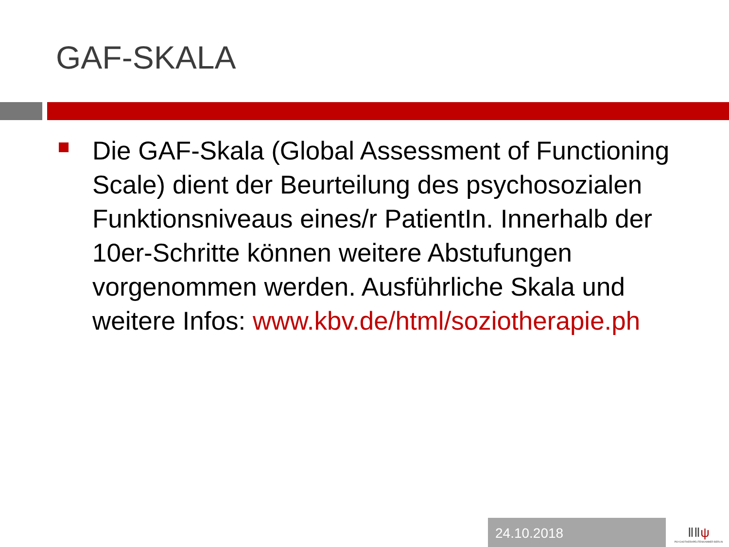GAF-SKALA
Die GAF-Skala (Global Assessment of Functioning Scale) dient der Beurteilung des psychosozialen Funktionsniveaus eines/r PatientIn. Innerhalb der 10er-Schritte können weitere Abstufungen vorgenommen werden. Ausführliche Skala und weitere Infos: www.kbv.de/html/soziotherapie.ph
24.10.2018
ⅡⅡψ
PSYCHOTHERAPEUTENKAMMER BERLIN